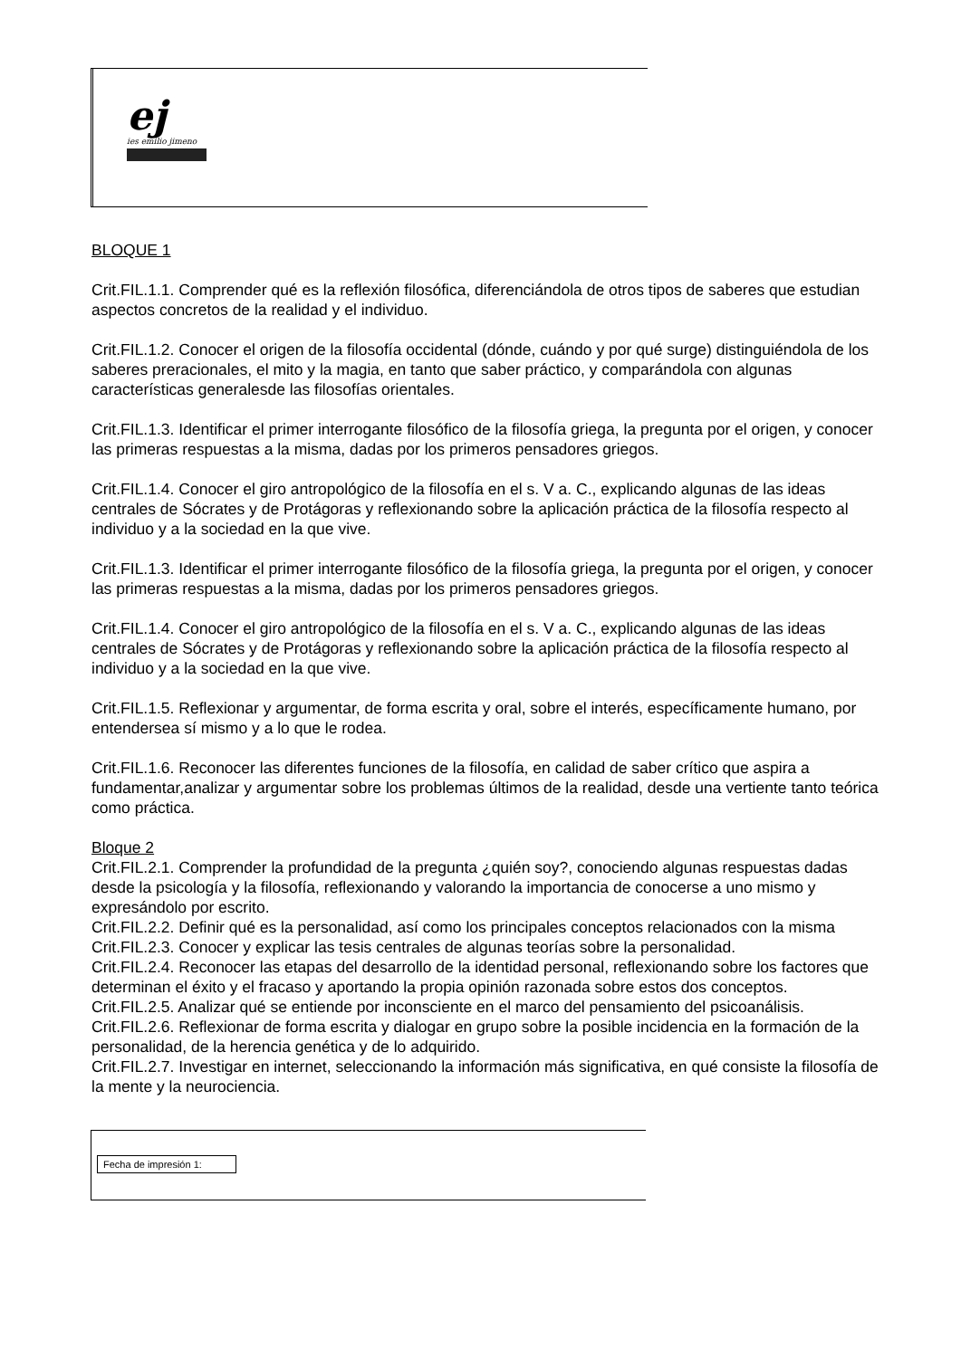ej
ies emilio jimeno
BLOQUE 1
Crit.FIL.1.1. Comprender qué es la reflexión filosófica, diferenciándola de otros tipos de saberes que estudian aspectos concretos de la realidad y el individuo.
Crit.FIL.1.2. Conocer el origen de la filosofía occidental (dónde, cuándo y por qué surge) distinguiéndola de los saberes preracionales, el mito y la magia, en tanto que saber práctico, y comparándola con algunas características generalesde las filosofías orientales.
Crit.FIL.1.3. Identificar el primer interrogante filosófico de la filosofía griega, la pregunta por el origen, y conocer las primeras respuestas a la misma, dadas por los primeros pensadores griegos.
Crit.FIL.1.4. Conocer el giro antropológico de la filosofía en el s. V a. C., explicando algunas de las ideas centrales de Sócrates y de Protágoras y reflexionando sobre la aplicación práctica de la filosofía respecto al individuo y a la sociedad en la que vive.
Crit.FIL.1.3. Identificar el primer interrogante filosófico de la filosofía griega, la pregunta por el origen, y conocer las primeras respuestas a la misma, dadas por los primeros pensadores griegos.
Crit.FIL.1.4. Conocer el giro antropológico de la filosofía en el s. V a. C., explicando algunas de las ideas centrales de Sócrates y de Protágoras y reflexionando sobre la aplicación práctica de la filosofía respecto al individuo y a la sociedad en la que vive.
Crit.FIL.1.5. Reflexionar y argumentar, de forma escrita y oral, sobre el interés, específicamente humano, por entendersea sí mismo y a lo que le rodea.
Crit.FIL.1.6. Reconocer las diferentes funciones de la filosofía, en calidad de saber crítico que aspira a fundamentar,analizar y argumentar sobre los problemas últimos de la realidad, desde una vertiente tanto teórica como práctica.
Bloque 2
Crit.FIL.2.1. Comprender la profundidad de la pregunta ¿quién soy?, conociendo algunas respuestas dadas desde la psicología y la filosofía, reflexionando y valorando la importancia de conocerse a uno mismo y expresándolo por escrito.
Crit.FIL.2.2. Definir qué es la personalidad, así como los principales conceptos relacionados con la misma
Crit.FIL.2.3. Conocer y explicar las tesis centrales de algunas teorías sobre la personalidad.
Crit.FIL.2.4. Reconocer las etapas del desarrollo de la identidad personal, reflexionando sobre los factores que determinan el éxito y el fracaso y aportando la propia opinión razonada sobre estos dos conceptos.
Crit.FIL.2.5. Analizar qué se entiende por inconsciente en el marco del pensamiento del psicoanálisis.
Crit.FIL.2.6. Reflexionar de forma escrita y dialogar en grupo sobre la posible incidencia en la formación de la personalidad, de la herencia genética y de lo adquirido.
Crit.FIL.2.7. Investigar en internet, seleccionando la información más significativa, en qué consiste la filosofía de la mente y la neurociencia.
Fecha de impresión 1: